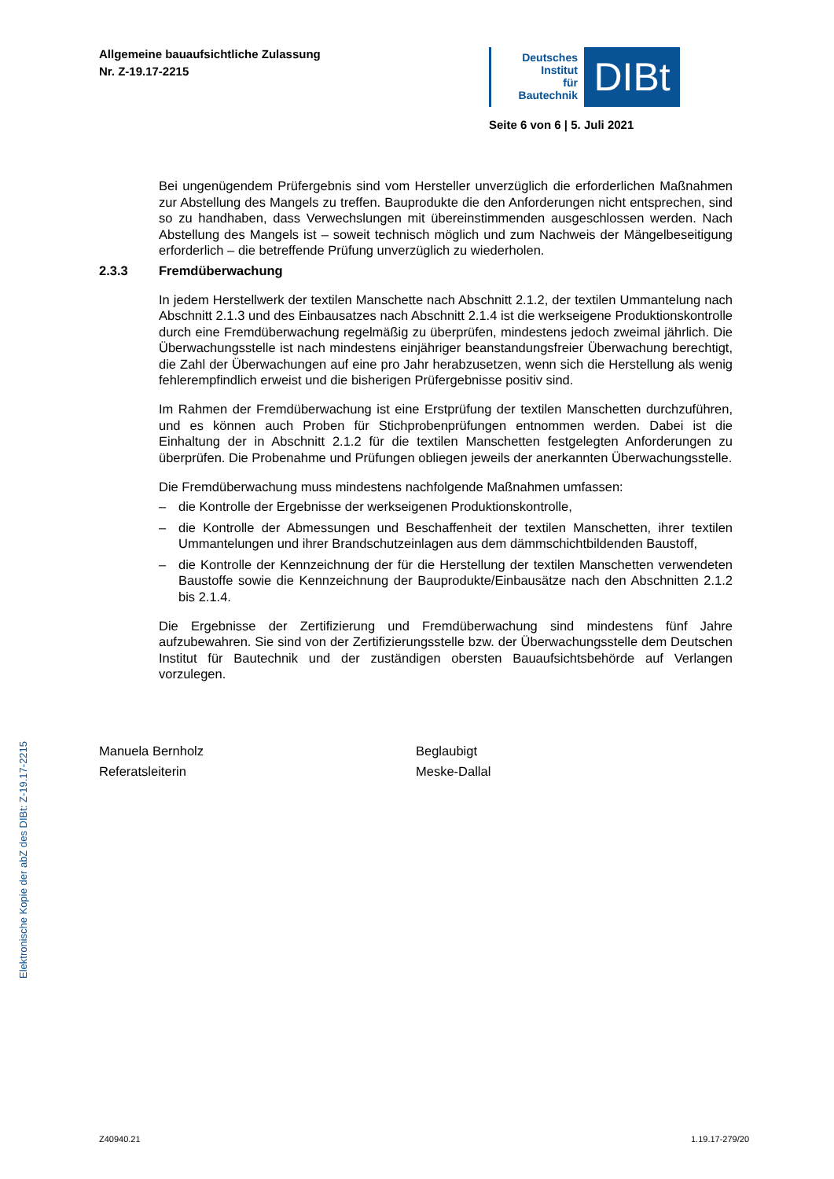Allgemeine bauaufsichtliche Zulassung
Nr. Z-19.17-2215
Deutsches
Institut
für
Bautechnik
DIBt
Seite 6 von 6 | 5. Juli 2021
Bei ungenügendem Prüfergebnis sind vom Hersteller unverzüglich die erforderlichen Maßnahmen zur Abstellung des Mangels zu treffen. Bauprodukte die den Anforderungen nicht entsprechen, sind so zu handhaben, dass Verwechslungen mit übereinstimmenden ausgeschlossen werden. Nach Abstellung des Mangels ist – soweit technisch möglich und zum Nachweis der Mängelbeseitigung erforderlich – die betreffende Prüfung unverzüglich zu wiederholen.
2.3.3 Fremdüberwachung
In jedem Herstellwerk der textilen Manschette nach Abschnitt 2.1.2, der textilen Ummantelung nach Abschnitt 2.1.3 und des Einbausatzes nach Abschnitt 2.1.4 ist die werkseigene Produktionskontrolle durch eine Fremdüberwachung regelmäßig zu überprüfen, mindestens jedoch zweimal jährlich. Die Überwachungsstelle ist nach mindestens einjähriger beanstandungsfreier Überwachung berechtigt, die Zahl der Überwachungen auf eine pro Jahr herabzusetzen, wenn sich die Herstellung als wenig fehlerempfindlich erweist und die bisherigen Prüfergebnisse positiv sind.
Im Rahmen der Fremdüberwachung ist eine Erstprüfung der textilen Manschetten durchzuführen, und es können auch Proben für Stichprobenprüfungen entnommen werden. Dabei ist die Einhaltung der in Abschnitt 2.1.2 für die textilen Manschetten festgelegten Anforderungen zu überprüfen. Die Probenahme und Prüfungen obliegen jeweils der anerkannten Überwachungsstelle.
Die Fremdüberwachung muss mindestens nachfolgende Maßnahmen umfassen:
– die Kontrolle der Ergebnisse der werkseigenen Produktionskontrolle,
– die Kontrolle der Abmessungen und Beschaffenheit der textilen Manschetten, ihrer textilen Ummantelungen und ihrer Brandschutzeinlagen aus dem dämmschichtbildenden Baustoff,
– die Kontrolle der Kennzeichnung der für die Herstellung der textilen Manschetten verwendeten Baustoffe sowie die Kennzeichnung der Bauprodukte/Einbausätze nach den Abschnitten 2.1.2 bis 2.1.4.
Die Ergebnisse der Zertifizierung und Fremdüberwachung sind mindestens fünf Jahre aufzubewahren. Sie sind von der Zertifizierungsstelle bzw. der Überwachungsstelle dem Deutschen Institut für Bautechnik und der zuständigen obersten Bauaufsichtsbehörde auf Verlangen vorzulegen.
Manuela Bernholz
Referatsleiterin
Beglaubigt
Meske-Dallal
Elektronische Kopie der abZ des DIBt: Z-19.17-2215
Z40940.21 1.19.17-279/20